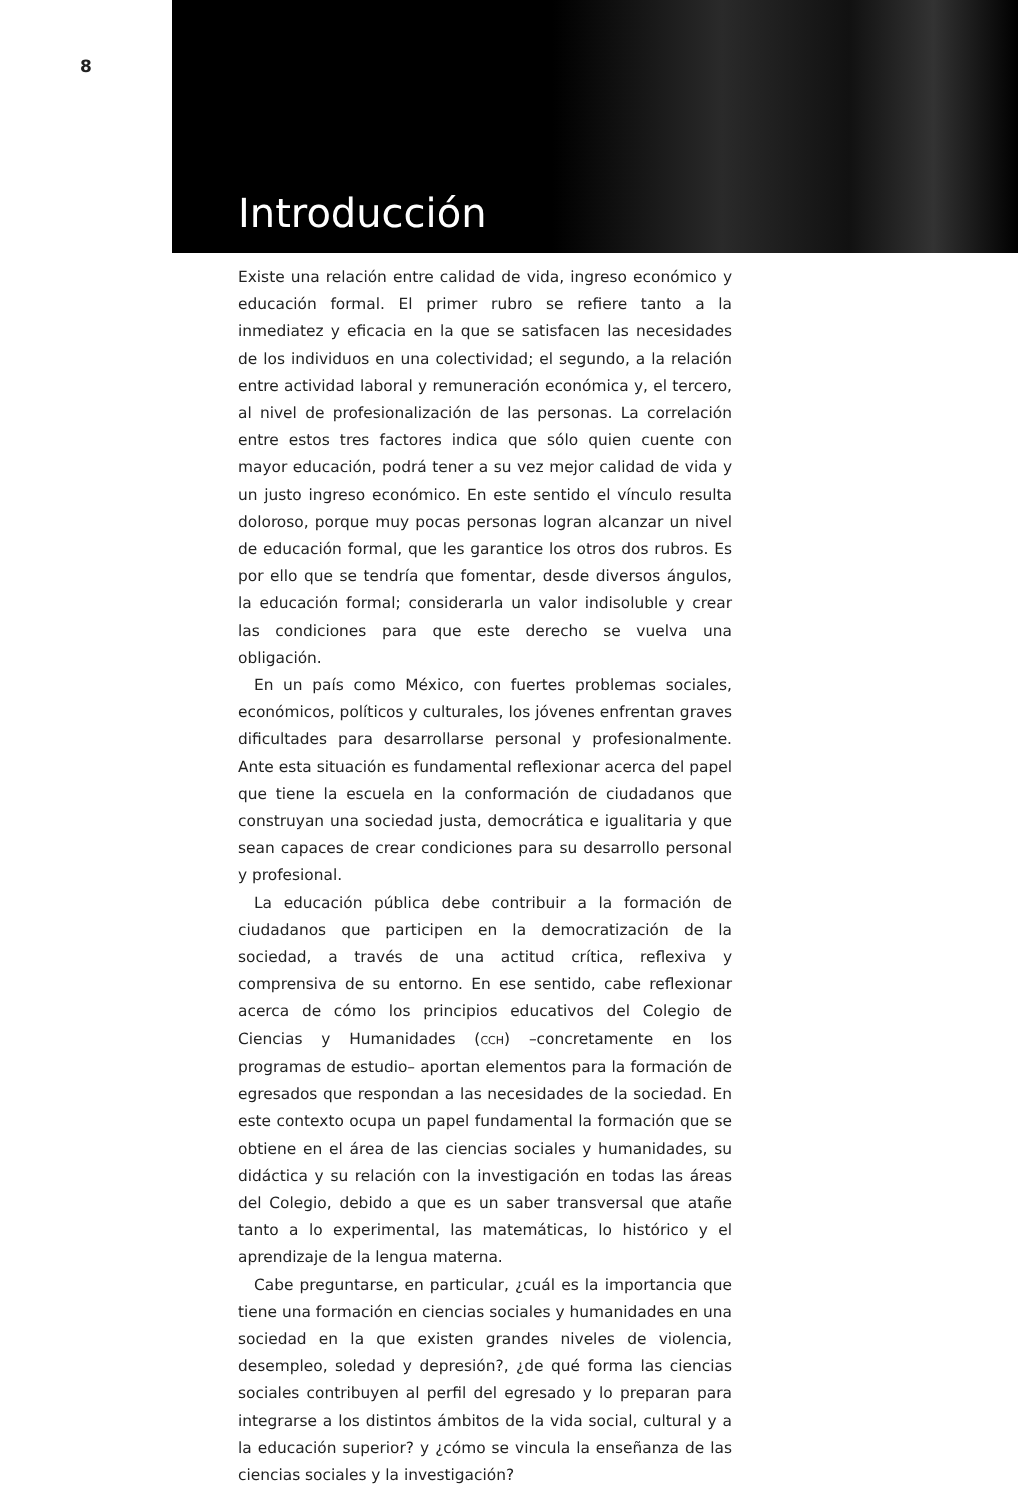8
Introducción
Existe una relación entre calidad de vida, ingreso económico y educación formal. El primer rubro se refiere tanto a la inmediatez y eficacia en la que se satisfacen las necesidades de los individuos en una colectividad; el segundo, a la relación entre actividad laboral y remuneración económica y, el tercero, al nivel de profesionalización de las personas. La correlación entre estos tres factores indica que sólo quien cuente con mayor educación, podrá tener a su vez mejor calidad de vida y un justo ingreso económico. En este sentido el vínculo resulta doloroso, porque muy pocas personas logran alcanzar un nivel de educación formal, que les garantice los otros dos rubros. Es por ello que se tendría que fomentar, desde diversos ángulos, la educación formal; considerarla un valor indisoluble y crear las condiciones para que este derecho se vuelva una obligación.
En un país como México, con fuertes problemas sociales, económicos, políticos y culturales, los jóvenes enfrentan graves dificultades para desarrollarse personal y profesionalmente. Ante esta situación es fundamental reflexionar acerca del papel que tiene la escuela en la conformación de ciudadanos que construyan una sociedad justa, democrática e igualitaria y que sean capaces de crear condiciones para su desarrollo personal y profesional.
La educación pública debe contribuir a la formación de ciudadanos que participen en la democratización de la sociedad, a través de una actitud crítica, reflexiva y comprensiva de su entorno. En ese sentido, cabe reflexionar acerca de cómo los principios educativos del Colegio de Ciencias y Humanidades (CCH) –concretamente en los programas de estudio– aportan elementos para la formación de egresados que respondan a las necesidades de la sociedad. En este contexto ocupa un papel fundamental la formación que se obtiene en el área de las ciencias sociales y humanidades, su didáctica y su relación con la investigación en todas las áreas del Colegio, debido a que es un saber transversal que atañe tanto a lo experimental, las matemáticas, lo histórico y el aprendizaje de la lengua materna.
Cabe preguntarse, en particular, ¿cuál es la importancia que tiene una formación en ciencias sociales y humanidades en una sociedad en la que existen grandes niveles de violencia, desempleo, soledad y depresión?, ¿de qué forma las ciencias sociales contribuyen al perfil del egresado y lo preparan para integrarse a los distintos ámbitos de la vida social, cultural y a la educación superior? y ¿cómo se vincula la enseñanza de las ciencias sociales y la investigación?